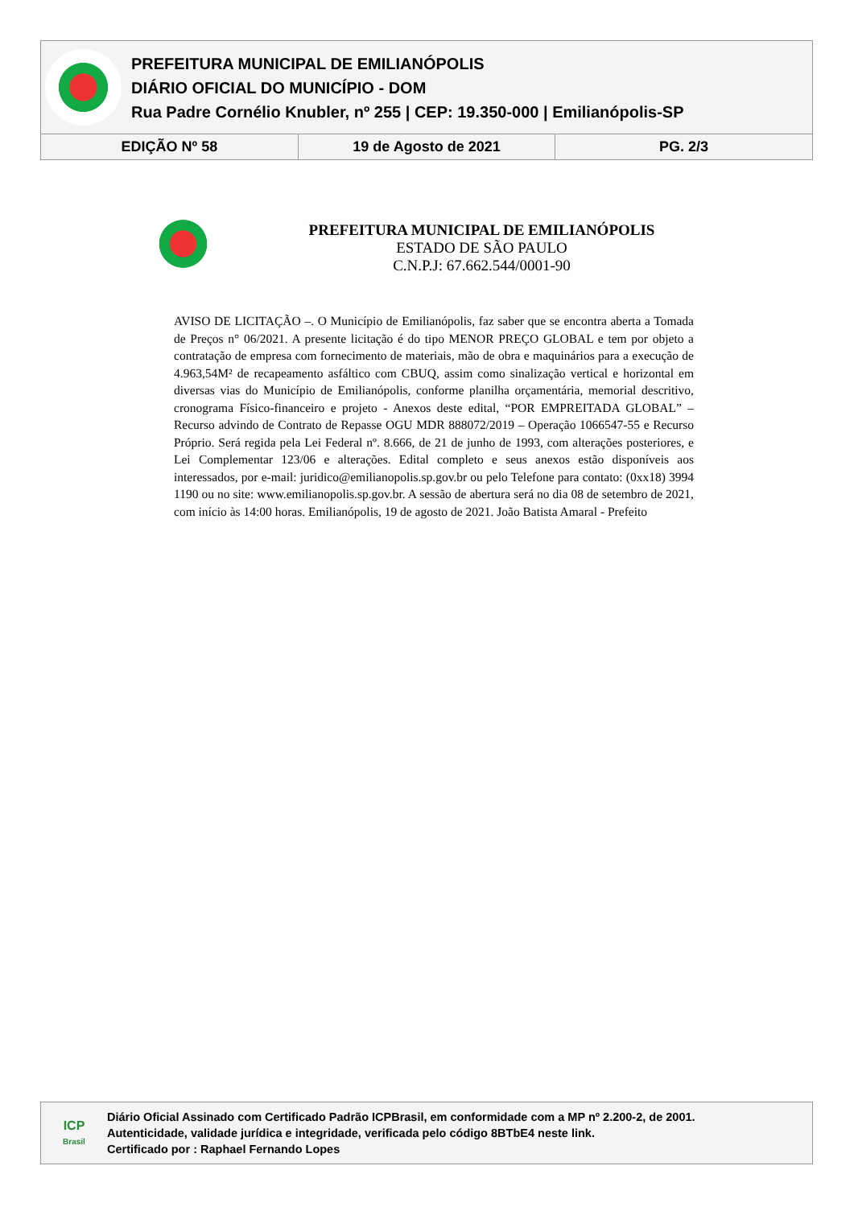PREFEITURA MUNICIPAL DE EMILIANÓPOLIS
DIÁRIO OFICIAL DO MUNICÍPIO - DOM
Rua Padre Cornélio Knubler, nº 255 | CEP: 19.350-000 | Emilianópolis-SP
| EDIÇÃO Nº 58 | 19 de Agosto de 2021 | PG. 2/3 |
PREFEITURA MUNICIPAL DE EMILIANÓPOLIS
ESTADO DE SÃO PAULO
C.N.P.J: 67.662.544/0001-90
AVISO DE LICITAÇÃO –. O Município de Emilianópolis, faz saber que se encontra aberta a Tomada de Preços n° 06/2021. A presente licitação é do tipo MENOR PREÇO GLOBAL e tem por objeto a contratação de empresa com fornecimento de materiais, mão de obra e maquinários para a execução de 4.963,54M² de recapeamento asfáltico com CBUQ, assim como sinalização vertical e horizontal em diversas vias do Município de Emilianópolis, conforme planilha orçamentária, memorial descritivo, cronograma Físico-financeiro e projeto - Anexos deste edital, “POR EMPREITADA GLOBAL” – Recurso advindo de Contrato de Repasse OGU MDR 888072/2019 – Operação 1066547-55 e Recurso Próprio. Será regida pela Lei Federal nº. 8.666, de 21 de junho de 1993, com alterações posteriores, e Lei Complementar 123/06 e alterações. Edital completo e seus anexos estão disponíveis aos interessados, por e-mail: juridico@emilianopolis.sp.gov.br ou pelo Telefone para contato: (0xx18) 3994 1190 ou no site: www.emilianopolis.sp.gov.br. A sessão de abertura será no dia 08 de setembro de 2021, com início às 14:00 horas. Emilianópolis, 19 de agosto de 2021. João Batista Amaral - Prefeito
ICP
Brasil
Diário Oficial Assinado com Certificado Padrão ICPBrasil, em conformidade com a MP nº 2.200-2, de 2001.
Autenticidade, validade jurídica e integridade, verificada pelo código 8BTbE4 neste link.
Certificado por : Raphael Fernando Lopes